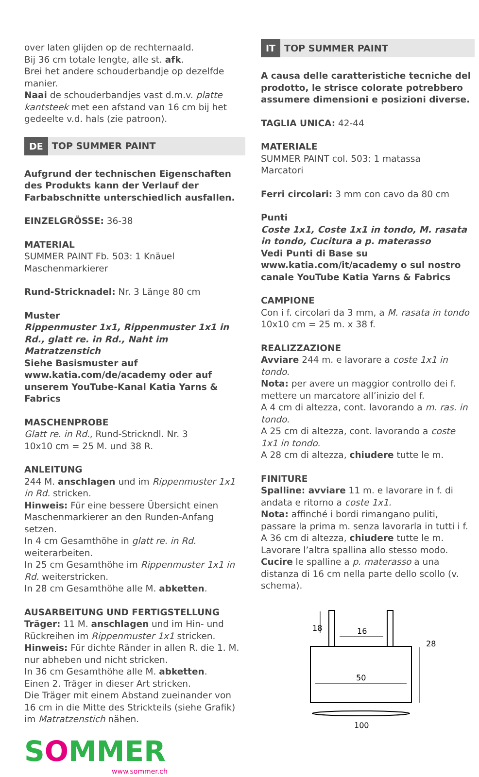over laten glijden op de rechternaald.
Bij 36 cm totale lengte, alle st. afk.
Brei het andere schouderbandje op dezelfde manier.
Naai de schouderbandjes vast d.m.v. platte kantsteek met een afstand van 16 cm bij het gedeelte v.d. hals (zie patroon).
DE TOP SUMMER PAINT
Aufgrund der technischen Eigenschaften des Produkts kann der Verlauf der Farbabschnitte unterschiedlich ausfallen.
EINZELGRÖSSE: 36-38
MATERIAL
SUMMER PAINT Fb. 503: 1 Knäuel
Maschenmarkierer
Rund-Stricknadel: Nr. 3 Länge 80 cm
Muster
Rippenmuster 1x1, Rippenmuster 1x1 in Rd., glatt re. in Rd., Naht im Matratzenstich
Siehe Basismuster auf www.katia.com/de/academy oder auf unserem YouTube-Kanal Katia Yarns & Fabrics
MASCHENPROBE
Glatt re. in Rd., Rund-Strickndl. Nr. 3
10x10 cm = 25 M. und 38 R.
ANLEITUNG
244 M. anschlagen und im Rippenmuster 1x1 in Rd. stricken.
Hinweis: Für eine bessere Übersicht einen Maschenmarkierer an den Runden-Anfang setzen.
In 4 cm Gesamthöhe in glatt re. in Rd. weiterarbeiten.
In 25 cm Gesamthöhe im Rippenmuster 1x1 in Rd. weiterstricken.
In 28 cm Gesamthöhe alle M. abketten.
AUSARBEITUNG UND FERTIGSTELLUNG
Träger: 11 M. anschlagen und im Hin- und Rückreihen im Rippenmuster 1x1 stricken.
Hinweis: Für dichte Ränder in allen R. die 1. M. nur abheben und nicht stricken.
In 36 cm Gesamthöhe alle M. abketten.
Einen 2. Träger in dieser Art stricken.
Die Träger mit einem Abstand zueinander von 16 cm in die Mitte des Strickteils (siehe Grafik) im Matratzenstich nähen.
SOMMER
www.sommer.ch
IT TOP SUMMER PAINT
A causa delle caratteristiche tecniche del prodotto, le strisce colorate potrebbero assumere dimensioni e posizioni diverse.
TAGLIA UNICA: 42-44
MATERIALE
SUMMER PAINT col. 503: 1 matassa
Marcatori
Ferri circolari: 3 mm con cavo da 80 cm
Punti
Coste 1x1, Coste 1x1 in tondo, M. rasata in tondo, Cucitura a p. materasso
Vedi Punti di Base su www.katia.com/it/academy o sul nostro canale YouTube Katia Yarns & Fabrics
CAMPIONE
Con i f. circolari da 3 mm, a M. rasata in tondo
10x10 cm = 25 m. x 38 f.
REALIZZAZIONE
Avviare 244 m. e lavorare a coste 1x1 in tondo.
Nota: per avere un maggior controllo dei f. mettere un marcatore all’inizio del f.
A 4 cm di altezza, cont. lavorando a m. ras. in tondo.
A 25 cm di altezza, cont. lavorando a coste 1x1 in tondo.
A 28 cm di altezza, chiudere tutte le m.
FINITURE
Spalline: avviare 11 m. e lavorare in f. di andata e ritorno a coste 1x1.
Nota: affinché i bordi rimangano puliti, passare la prima m. senza lavorarla in tutti i f.
A 36 cm di altezza, chiudere tutte le m.
Lavorare l’altra spallina allo stesso modo.
Cucire le spalline a p. materasso a una distanza di 16 cm nella parte dello scollo (v. schema).
18
16
28
50
100